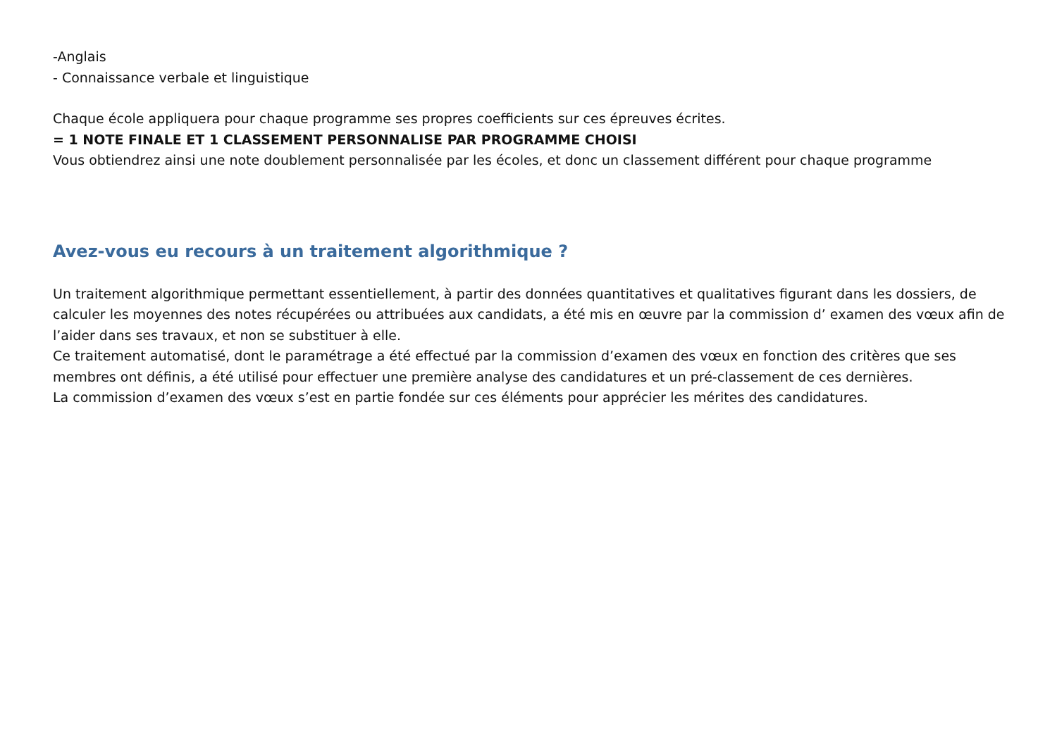-Anglais
- Connaissance verbale et linguistique
Chaque école appliquera pour chaque programme ses propres coefficients sur ces épreuves écrites.
= 1 NOTE FINALE ET 1 CLASSEMENT PERSONNALISE PAR PROGRAMME CHOISI
Vous obtiendrez ainsi une note doublement personnalisée par les écoles, et donc un classement différent pour chaque programme
Avez-vous eu recours à un traitement algorithmique ?
Un traitement algorithmique permettant essentiellement, à partir des données quantitatives et qualitatives figurant dans les dossiers, de calculer les moyennes des notes récupérées ou attribuées aux candidats, a été mis en œuvre par la commission d’ examen des vœux afin de l’aider dans ses travaux, et non se substituer à elle.
Ce traitement automatisé, dont le paramétrage a été effectué par la commission d’examen des vœux en fonction des critères que ses membres ont définis, a été utilisé pour effectuer une première analyse des candidatures et un pré-classement de ces dernières.
La commission d’examen des vœux s’est en partie fondée sur ces éléments pour apprécier les mérites des candidatures.